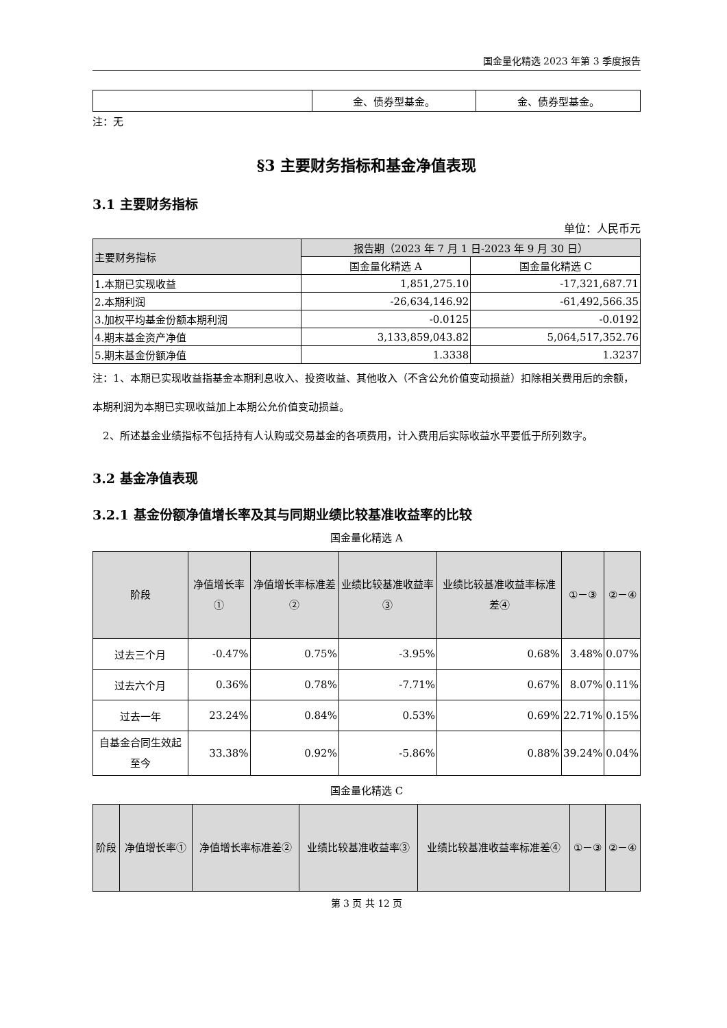国金量化精选 2023 年第 3 季度报告
| | 金、债券型基金。 | 金、债券型基金。 |
注：无
§3 主要财务指标和基金净值表现
3.1 主要财务指标
单位：人民币元
| 主要财务指标 | 报告期（2023 年 7 月 1 日-2023 年 9 月 30 日） | |
| | 国金量化精选 A | 国金量化精选 C |
| 1.本期已实现收益 | 1,851,275.10 | -17,321,687.71 |
| 2.本期利润 | -26,634,146.92 | -61,492,566.35 |
| 3.加权平均基金份额本期利润 | -0.0125 | -0.0192 |
| 4.期末基金资产净值 | 3,133,859,043.82 | 5,064,517,352.76 |
| 5.期末基金份额净值 | 1.3338 | 1.3237 |
注：1、本期已实现收益指基金本期利息收入、投资收益、其他收入（不含公允价值变动损益）扣除相关费用后的余额，本期利润为本期已实现收益加上本期公允价值变动损益。
　2、所述基金业绩指标不包括持有人认购或交易基金的各项费用，计入费用后实际收益水平要低于所列数字。
3.2 基金净值表现
3.2.1 基金份额净值增长率及其与同期业绩比较基准收益率的比较
国金量化精选 A
| 阶段 | 净值增长率① | 净值增长率标准差② | 业绩比较基准收益率③ | 业绩比较基准收益率标准差④ | ①－③ | ②－④ |
| --- | --- | --- | --- | --- | --- | --- |
| 过去三个月 | -0.47% | 0.75% | -3.95% | 0.68% | 3.48% | 0.07% |
| 过去六个月 | 0.36% | 0.78% | -7.71% | 0.67% | 8.07% | 0.11% |
| 过去一年 | 23.24% | 0.84% | 0.53% | 0.69% | 22.71% | 0.15% |
| 自基金合同生效起至今 | 33.38% | 0.92% | -5.86% | 0.88% | 39.24% | 0.04% |
国金量化精选 C
| 阶段 | 净值增长率① | 净值增长率标准差② | 业绩比较基准收益率③ | 业绩比较基准收益率标准差④ | ①－③ | ②－④ |
| --- | --- | --- | --- | --- | --- | --- |
第 3 页 共 12 页